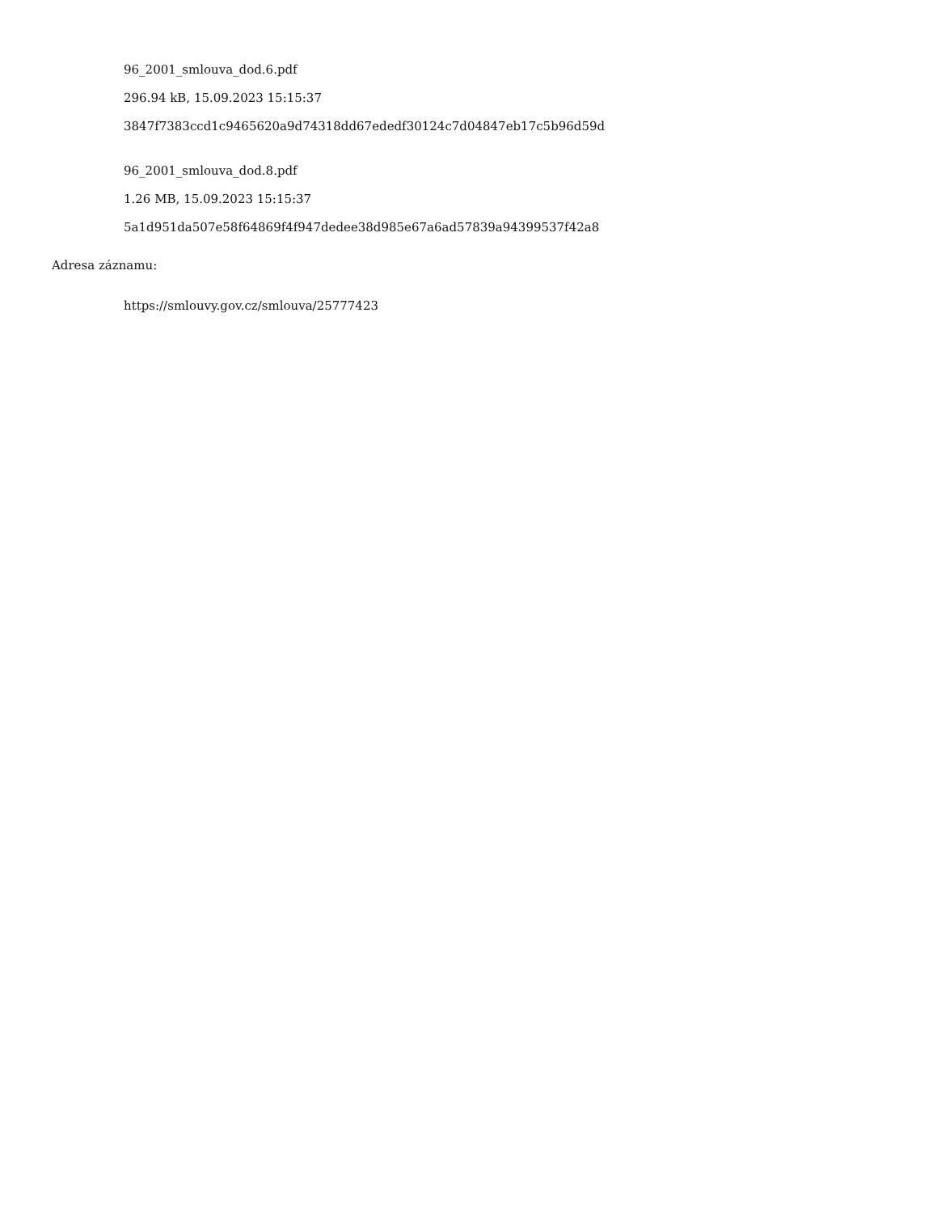96_2001_smlouva_dod.6.pdf
296.94 kB, 15.09.2023 15:15:37
3847f7383ccd1c9465620a9d74318dd67ededf30124c7d04847eb17c5b96d59d
96_2001_smlouva_dod.8.pdf
1.26 MB, 15.09.2023 15:15:37
5a1d951da507e58f64869f4f947dedee38d985e67a6ad57839a94399537f42a8
Adresa záznamu:
https://smlouvy.gov.cz/smlouva/25777423